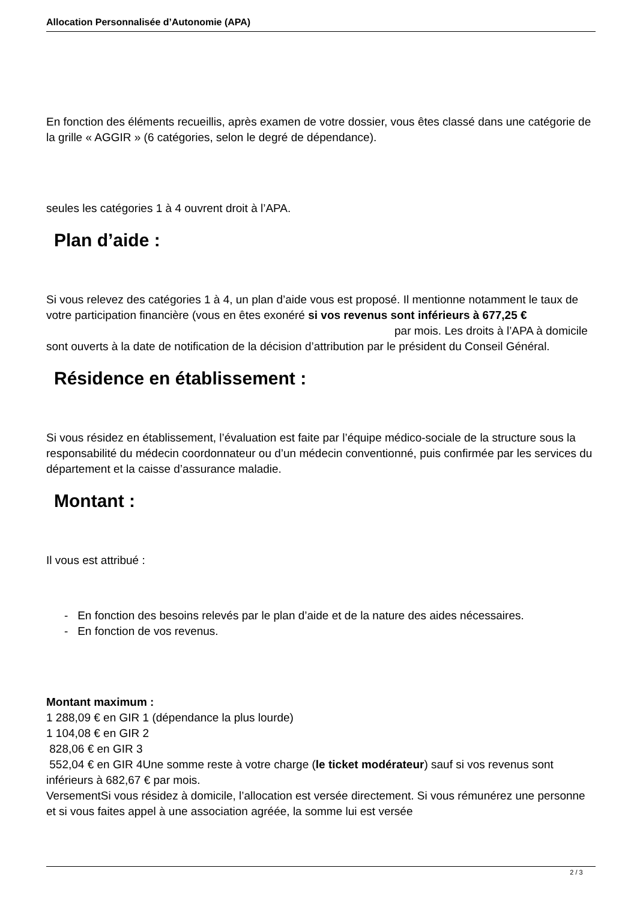Allocation Personnalisée d’Autonomie (APA)
En fonction des éléments recueillis, après examen de votre dossier, vous êtes classé dans une catégorie de la grille « AGGIR » (6 catégories, selon le degré de dépendance).
seules les catégories 1 à 4 ouvrent droit à l’APA.
Plan d’aide :
Si vous relevez des catégories 1 à 4, un plan d’aide vous est proposé. Il mentionne notamment le taux de votre participation financière (vous en êtes exonéré si vos revenus sont inférieurs à 677,25 € par mois. Les droits à l’APA à domicile sont ouverts à la date de notification de la décision d’attribution par le président du Conseil Général.
Résidence en établissement :
Si vous résidez en établissement, l’évaluation est faite par l’équipe médico-sociale de la structure sous la responsabilité du médecin coordonnateur ou d’un médecin conventionné, puis confirmée par les services du département et la caisse d’assurance maladie.
Montant :
Il vous est attribué :
- En fonction des besoins relevés par le plan d’aide et de la nature des aides nécessaires.
- En fonction de vos revenus.
Montant maximum :
1 288,09 € en GIR 1 (dépendance la plus lourde)
1 104,08 € en GIR 2
828,06 € en GIR 3
552,04 € en GIR 4Une somme reste à votre charge (le ticket modérateur) sauf si vos revenus sont inférieurs à 682,67 € par mois.
VersementSi vous résidez à domicile, l’allocation est versée directement. Si vous rémunérez une personne et si vous faites appel à une association agréée, la somme lui est versée
2 / 3